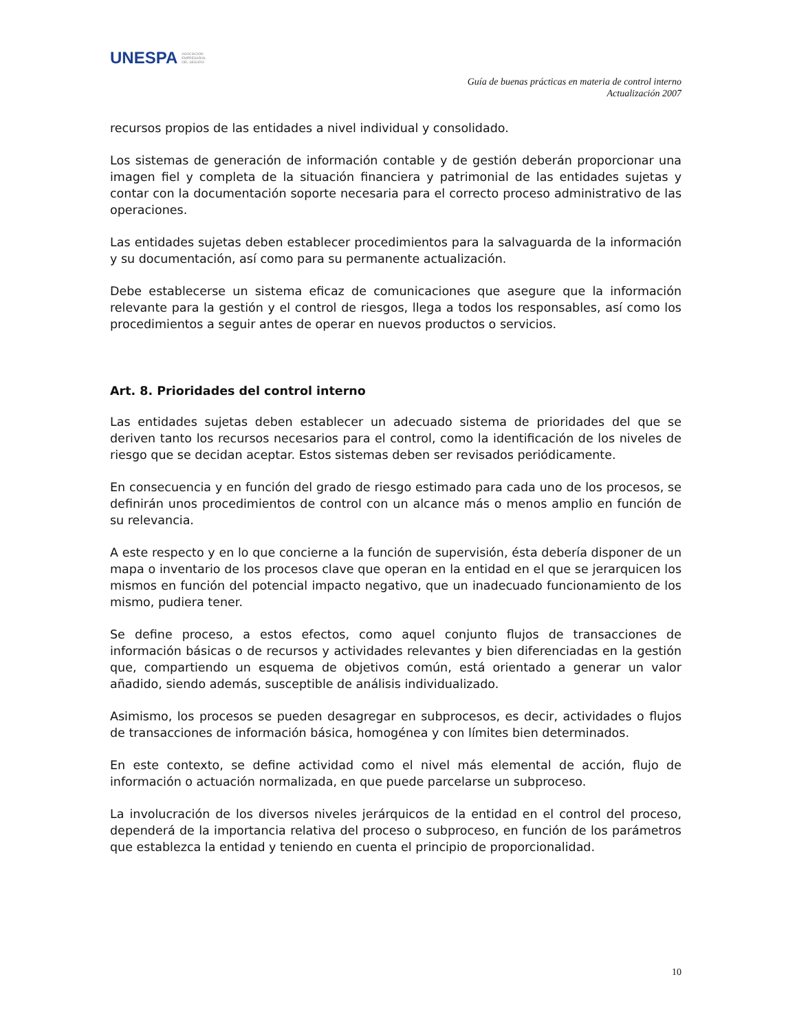UNESPA ASOCIACIÓN
EMPRESARIAL
DEL SEGURO
Guía de buenas prácticas en materia de control interno
Actualización 2007
recursos propios de las entidades a nivel individual y consolidado.
Los sistemas de generación de información contable y de gestión deberán proporcionar una imagen fiel y completa de la situación financiera y patrimonial de las entidades sujetas y contar con la documentación soporte necesaria para el correcto proceso administrativo de las operaciones.
Las entidades sujetas deben establecer procedimientos para la salvaguarda de la información y su documentación, así como para su permanente actualización.
Debe establecerse un sistema eficaz de comunicaciones que asegure que la información relevante para la gestión y el control de riesgos, llega a todos los responsables, así como los procedimientos a seguir antes de operar en nuevos productos o servicios.
Art. 8. Prioridades del control interno
Las entidades sujetas deben establecer un adecuado sistema de prioridades del que se deriven tanto los recursos necesarios para el control, como la identificación de los niveles de riesgo que se decidan aceptar. Estos sistemas deben ser revisados periódicamente.
En consecuencia y en función del grado de riesgo estimado para cada uno de los procesos, se definirán unos procedimientos de control con un alcance más o menos amplio en función de su relevancia.
A este respecto y en lo que concierne a la función de supervisión, ésta debería disponer de un mapa o inventario de los procesos clave que operan en la entidad en el que se jerarquicen los mismos en función del potencial impacto negativo, que un inadecuado funcionamiento de los mismo, pudiera tener.
Se define proceso, a estos efectos, como aquel conjunto flujos de transacciones de información básicas o de recursos y actividades relevantes y bien diferenciadas en la gestión que, compartiendo un esquema de objetivos común, está orientado a generar un valor añadido, siendo además, susceptible de análisis individualizado.
Asimismo, los procesos se pueden desagregar en subprocesos, es decir, actividades o flujos de transacciones de información básica, homogénea y con límites bien determinados.
En este contexto, se define actividad como el nivel más elemental de acción, flujo de información o actuación normalizada, en que puede parcelarse un subproceso.
La involucración de los diversos niveles jerárquicos de la entidad en el control del proceso, dependerá de la importancia relativa del proceso o subproceso, en función de los parámetros que establezca la entidad y teniendo en cuenta el principio de proporcionalidad.
10